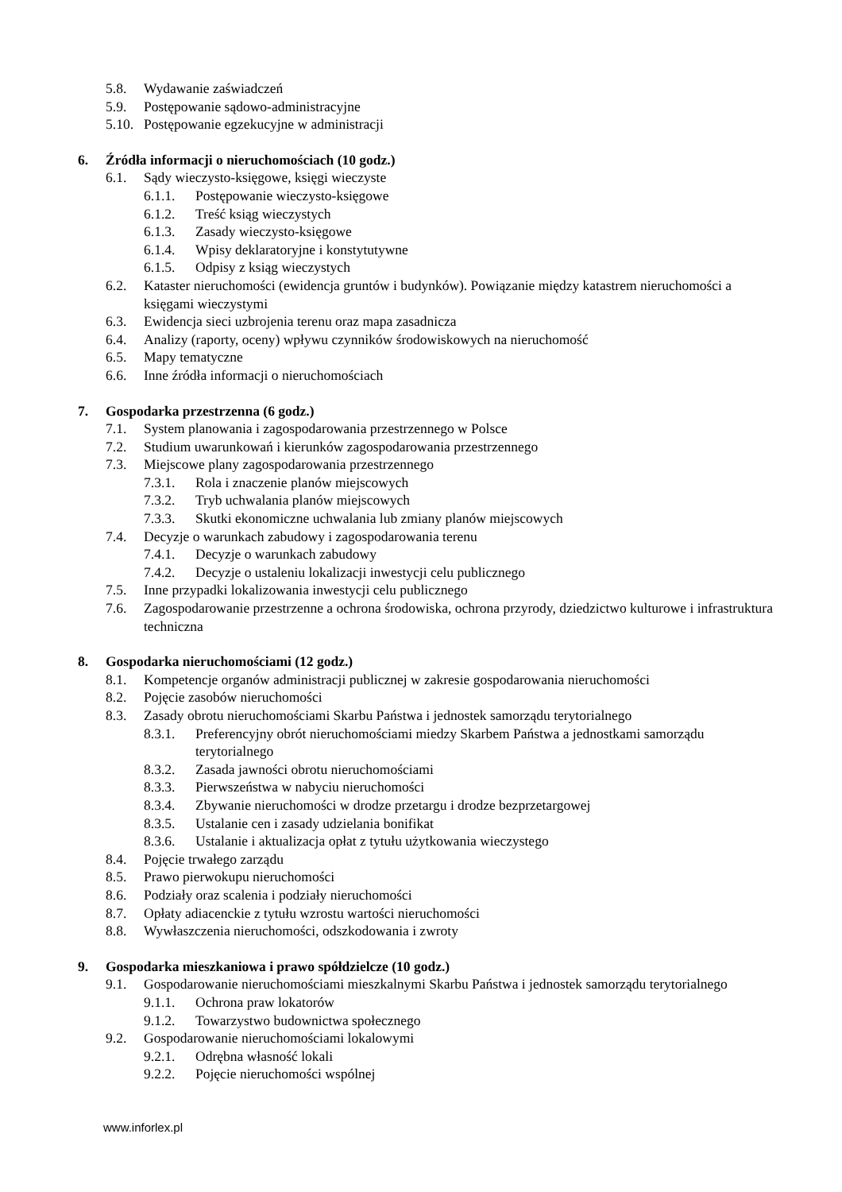5.8. Wydawanie zaświadczeń
5.9. Postępowanie sądowo-administracyjne
5.10. Postępowanie egzekucyjne w administracji
6. Źródła informacji o nieruchomościach (10 godz.)
6.1. Sądy wieczysto-księgowe, księgi wieczyste
6.1.1. Postępowanie wieczysto-księgowe
6.1.2. Treść ksiąg wieczystych
6.1.3. Zasady wieczysto-księgowe
6.1.4. Wpisy deklaratoryjne i konstytutywne
6.1.5. Odpisy z ksiąg wieczystych
6.2. Kataster nieruchomości (ewidencja gruntów i budynków). Powiązanie między katastrem nieruchomości a księgami wieczystymi
6.3. Ewidencja sieci uzbrojenia terenu oraz mapa zasadnicza
6.4. Analizy (raporty, oceny) wpływu czynników środowiskowych na nieruchomość
6.5. Mapy tematyczne
6.6. Inne źródła informacji o nieruchomościach
7. Gospodarka przestrzenna (6 godz.)
7.1. System planowania i zagospodarowania przestrzennego w Polsce
7.2. Studium uwarunkowań i kierunków zagospodarowania przestrzennego
7.3. Miejscowe plany zagospodarowania przestrzennego
7.3.1. Rola i znaczenie planów miejscowych
7.3.2. Tryb uchwalania planów miejscowych
7.3.3. Skutki ekonomiczne uchwalania lub zmiany planów miejscowych
7.4. Decyzje o warunkach zabudowy i zagospodarowania terenu
7.4.1. Decyzje o warunkach zabudowy
7.4.2. Decyzje o ustaleniu lokalizacji inwestycji celu publicznego
7.5. Inne przypadki lokalizowania inwestycji celu publicznego
7.6. Zagospodarowanie przestrzenne a ochrona środowiska, ochrona przyrody, dziedzictwo kulturowe i infrastruktura techniczna
8. Gospodarka nieruchomościami (12 godz.)
8.1. Kompetencje organów administracji publicznej w zakresie gospodarowania nieruchomości
8.2. Pojęcie zasobów nieruchomości
8.3. Zasady obrotu nieruchomościami Skarbu Państwa i jednostek samorządu terytorialnego
8.3.1. Preferencyjny obrót nieruchomościami miedzy Skarbem Państwa a jednostkami samorządu terytorialnego
8.3.2. Zasada jawności obrotu nieruchomościami
8.3.3. Pierwszeństwa w nabyciu nieruchomości
8.3.4. Zbywanie nieruchomości w drodze przetargu i drodze bezprzetargowej
8.3.5. Ustalanie cen i zasady udzielania bonifikat
8.3.6. Ustalanie i aktualizacja opłat z tytułu użytkowania wieczystego
8.4. Pojęcie trwałego zarządu
8.5. Prawo pierwokupu nieruchomości
8.6. Podziały oraz scalenia i podziały nieruchomości
8.7. Opłaty adiacenckie z tytułu wzrostu wartości nieruchomości
8.8. Wywłaszczenia nieruchomości, odszkodowania i zwroty
9. Gospodarka mieszkaniowa i prawo spółdzielcze (10 godz.)
9.1. Gospodarowanie nieruchomościami mieszkalnymi Skarbu Państwa i jednostek samorządu terytorialnego
9.1.1. Ochrona praw lokatorów
9.1.2. Towarzystwo budownictwa społecznego
9.2. Gospodarowanie nieruchomościami lokalowymi
9.2.1. Odrębna własność lokali
9.2.2. Pojęcie nieruchomości wspólnej
www.inforlex.pl